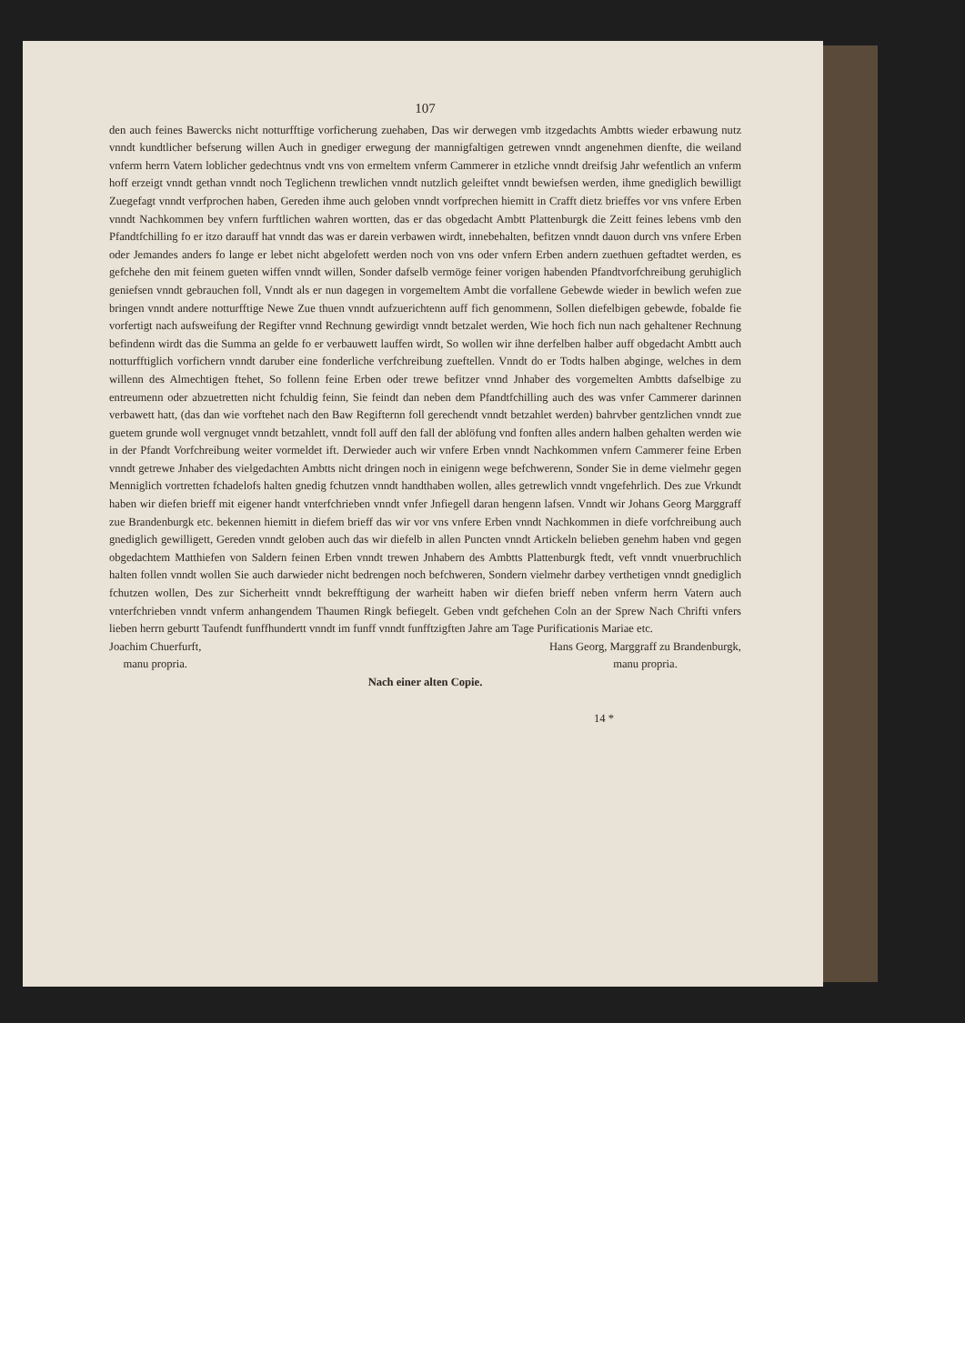107
den auch feines Bawercks nicht notturfftige vorficherung zuehaben, Das wir derwegen vmb itzgedachts Ambtts wieder erbawung nutz vnndt kundtlicher befserung willen Auch in gnediger erwegung der mannigfaltigen getrewen vnndt angenehmen dienfte, die weiland vnferm herrn Vatern loblicher gedechtnus vndt vns von ermeltem vnferm Cammerer in etzliche vnndt dreifsig Jahr wefentlich an vnferm hoff erzeigt vnndt gethan vnndt noch Teglichenn trewlichen vnndt nutzlich geleiftet vnndt bewiefsen werden, ihme gnediglich bewilligt Zuegefagt vnndt verfprochen haben, Gereden ihme auch geloben vnndt vorfprechen hiemitt in Crafft dietz brieffes vor vns vnfere Erben vnndt Nachkommen bey vnfern furftlichen wahren wortten, das er das obgedacht Ambtt Plattenburgk die Zeitt feines lebens vmb den Pfandtfchilling fo er itzo darauff hat vnndt das was er darein verbawen wirdt, innebehalten, befitzen vnndt dauon durch vns vnfere Erben oder Jemandes anders fo lange er lebet nicht abgelofett werden noch von vns oder vnfern Erben andern zuethuen geftadtet werden, es gefchehe den mit feinem gueten wiffen vnndt willen, Sonder dafselb vermöge feiner vorigen habenden Pfandtvorfchreibung geruhiglich geniefsen vnndt gebrauchen foll, Vnndt als er nun dagegen in vorgemeltem Ambt die vorfallene Gebewde wieder in bewlich wefen zue bringen vnndt andere notturfftige Newe Zue thuen vnndt aufzuerichtenn auff fich genommenn, Sollen diefelbigen gebewde, fobalde fie vorfertigt nach aufsweifung der Regifter vnnd Rechnung gewirdigt vnndt betzalet werden, Wie hoch fich nun nach gehaltener Rechnung befindenn wirdt das die Summa an gelde fo er verbauwett lauffen wirdt, So wollen wir ihne derfelben halber auff obgedacht Ambtt auch notturfftiglich vorfichern vnndt daruber eine fonderliche verfchreibung zueftellen. Vnndt do er Todts halben abginge, welches in dem willenn des Almechtigen ftehet, So follenn feine Erben oder trewe befitzer vnnd Jnhaber des vorgemelten Ambtts dafselbige zu entreumenn oder abzuetretten nicht fchuldig feinn, Sie feindt dan neben dem Pfandtfchilling auch des was vnfer Cammerer darinnen verbawett hatt, (das dan wie vorftehet nach den Baw Regifternn foll gerechendt vnndt betzahlet werden) bahrvber gentzlichen vnndt zue guetem grunde woll vergnuget vnndt betzahlett, vnndt foll auff den fall der ablöfung vnd fonften alles andern halben gehalten werden wie in der Pfandt Vorfchreibung weiter vormeldet ift. Derwieder auch wir vnfere Erben vnndt Nachkommen vnfern Cammerer feine Erben vnndt getrewe Jnhaber des vielgedachten Ambtts nicht dringen noch in einigenn wege befchwerenn, Sonder Sie in deme vielmehr gegen Menniglich vortretten fchadelofs halten gnedig fchutzen vnndt handthaben wollen, alles getrewlich vnndt vngefehrlich. Des zue Vrkundt haben wir diefen brieff mit eigener handt vnterfchrieben vnndt vnfer Jnfiegell daran hengenn lafsen. Vnndt wir Johans Georg Marggraff zue Brandenburgk etc. bekennen hiemitt in diefem brieff das wir vor vns vnfere Erben vnndt Nachkommen in diefe vorfchreibung auch gnediglich gewilligett, Gereden vnndt geloben auch das wir diefelb in allen Puncten vnndt Artickeln belieben genehm haben vnd gegen obgedachtem Matthiefen von Saldern feinen Erben vnndt trewen Jnhabern des Ambtts Plattenburgk ftedt, veft vnndt vnuerbruchlich halten follen vnndt wollen Sie auch darwieder nicht bedrengen noch befchweren, Sondern vielmehr darbey verthetigen vnndt gnediglich fchutzen wollen, Des zur Sicherheitt vnndt bekrefftigung der warheitt haben wir diefen brieff neben vnferm herrn Vatern auch vnterfchrieben vnndt vnferm anhangendem Thaumen Ringk befiegelt. Geben vndt gefchehen Coln an der Sprew Nach Chrifti vnfers lieben herrn geburtt Taufendt funffhundertt vnndt im funff vnndt funfftzigften Jahre am Tage Purificationis Mariae etc.
Joachim Chuerfurft,
manu propria.
Hans Georg, Marggraff zu Brandenburgk,
manu propria.
Nach einer alten Copie.
14 *